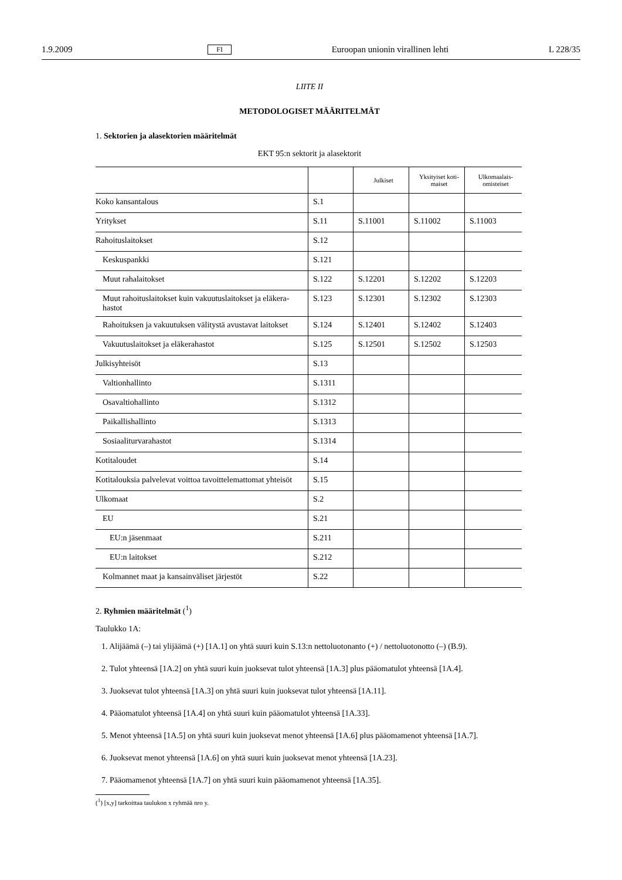1.9.2009 FI Euroopan unionin virallinen lehti L 228/35
LIITE II
METODOLOGISET MÄÄRITELMÄT
1. Sektorien ja alasektorien määritelmät
EKT 95:n sektorit ja alasektorit
| | | Julkiset | Yksityiset koti-maiset | Ulkomaalais-omisteiset |
| --- | --- | --- | --- | --- |
| Koko kansantalous | S.1 | | | |
| Yritykset | S.11 | S.11001 | S.11002 | S.11003 |
| Rahoituslaitokset | S.12 | | | |
| Keskuspankki | S.121 | | | |
| Muut rahalaitokset | S.122 | S.12201 | S.12202 | S.12203 |
| Muut rahoituslaitokset kuin vakuutuslaitokset ja eläkera-hastot | S.123 | S.12301 | S.12302 | S.12303 |
| Rahoituksen ja vakuutuksen välitystä avustavat laitokset | S.124 | S.12401 | S.12402 | S.12403 |
| Vakuutuslaitokset ja eläkerahastot | S.125 | S.12501 | S.12502 | S.12503 |
| Julkisyhteisöt | S.13 | | | |
| Valtionhallinto | S.1311 | | | |
| Osavaltiohallinto | S.1312 | | | |
| Paikallishallinto | S.1313 | | | |
| Sosiaaliturvarahastot | S.1314 | | | |
| Kotitaloudet | S.14 | | | |
| Kotitalouksia palvelevat voittoa tavoittelemattomat yhteisöt | S.15 | | | |
| Ulkomaat | S.2 | | | |
| EU | S.21 | | | |
| EU:n jäsenmaat | S.211 | | | |
| EU:n laitokset | S.212 | | | |
| Kolmannet maat ja kansainväliset järjestöt | S.22 | | | |
2. Ryhmien määritelmät (<sup>1</sup>)
Taulukko 1A:
1. Alijäämä (–) tai ylijäämä (+) [1A.1] on yhtä suuri kuin S.13:n nettoluotonanto (+) / nettoluotonotto (–) (B.9).
2. Tulot yhteensä [1A.2] on yhtä suuri kuin juoksevat tulot yhteensä [1A.3] plus pääomatulot yhteensä [1A.4].
3. Juoksevat tulot yhteensä [1A.3] on yhtä suuri kuin juoksevat tulot yhteensä [1A.11].
4. Pääomatulot yhteensä [1A.4] on yhtä suuri kuin pääomatulot yhteensä [1A.33].
5. Menot yhteensä [1A.5] on yhtä suuri kuin juoksevat menot yhteensä [1A.6] plus pääomamenot yhteensä [1A.7].
6. Juoksevat menot yhteensä [1A.6] on yhtä suuri kuin juoksevat menot yhteensä [1A.23].
7. Pääomamenot yhteensä [1A.7] on yhtä suuri kuin pääomamenot yhteensä [1A.35].
(<sup>1</sup>) [x,y] tarkoittaa taulukon x ryhmää nro y.